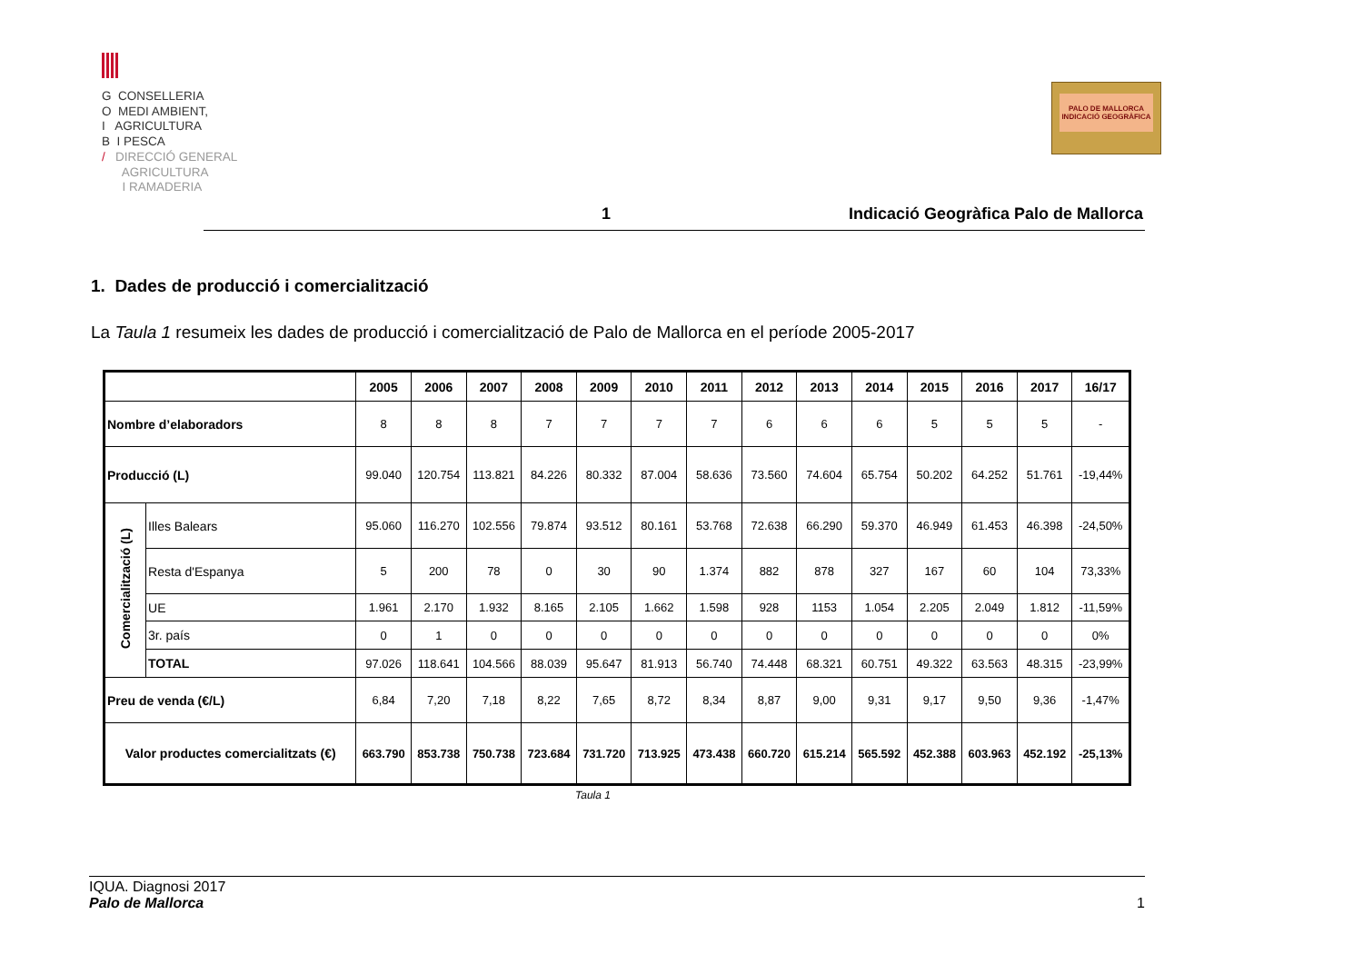G CONSELLERIA
O MEDI AMBIENT,
I AGRICULTURA
B I PESCA
/ DIRECCIÓ GENERAL
AGRICULTURA
I RAMADERIA
PALO DE MALLORCA
INDICACIÓ GEOGRÀFICA
1 Indicació Geogràfica Palo de Mallorca
1. Dades de producció i comercialització
La Taula 1 resumeix les dades de producció i comercialització de Palo de Mallorca en el període 2005-2017
| | | 2005 | 2006 | 2007 | 2008 | 2009 | 2010 | 2011 | 2012 | 2013 | 2014 | 2015 | 2016 | 2017 | 16/17 |
| --- | --- | --- | --- | --- | --- | --- | --- | --- | --- | --- | --- | --- | --- | --- | --- |
| Nombre d’elaboradors | | 8 | 8 | 8 | 7 | 7 | 7 | 7 | 6 | 6 | 6 | 5 | 5 | 5 | - |
| Producció (L) | | 99.040 | 120.754 | 113.821 | 84.226 | 80.332 | 87.004 | 58.636 | 73.560 | 74.604 | 65.754 | 50.202 | 64.252 | 51.761 | -19,44% |
| Comercialització (L) | Illes Balears | 95.060 | 116.270 | 102.556 | 79.874 | 93.512 | 80.161 | 53.768 | 72.638 | 66.290 | 59.370 | 46.949 | 61.453 | 46.398 | -24,50% |
| | Resta d'Espanya | 5 | 200 | 78 | 0 | 30 | 90 | 1.374 | 882 | 878 | 327 | 167 | 60 | 104 | 73,33% |
| | UE | 1.961 | 2.170 | 1.932 | 8.165 | 2.105 | 1.662 | 1.598 | 928 | 1153 | 1.054 | 2.205 | 2.049 | 1.812 | -11,59% |
| | 3r. país | 0 | 1 | 0 | 0 | 0 | 0 | 0 | 0 | 0 | 0 | 0 | 0 | 0 | 0% |
| | TOTAL | 97.026 | 118.641 | 104.566 | 88.039 | 95.647 | 81.913 | 56.740 | 74.448 | 68.321 | 60.751 | 49.322 | 63.563 | 48.315 | -23,99% |
| Preu de venda (€/L) | | 6,84 | 7,20 | 7,18 | 8,22 | 7,65 | 8,72 | 8,34 | 8,87 | 9,00 | 9,31 | 9,17 | 9,50 | 9,36 | -1,47% |
| Valor productes comercialitzats (€) | | 663.790 | 853.738 | 750.738 | 723.684 | 731.720 | 713.925 | 473.438 | 660.720 | 615.214 | 565.592 | 452.388 | 603.963 | 452.192 | -25,13% |
Taula 1
IQUA. Diagnosi 2017
Palo de Mallorca 1